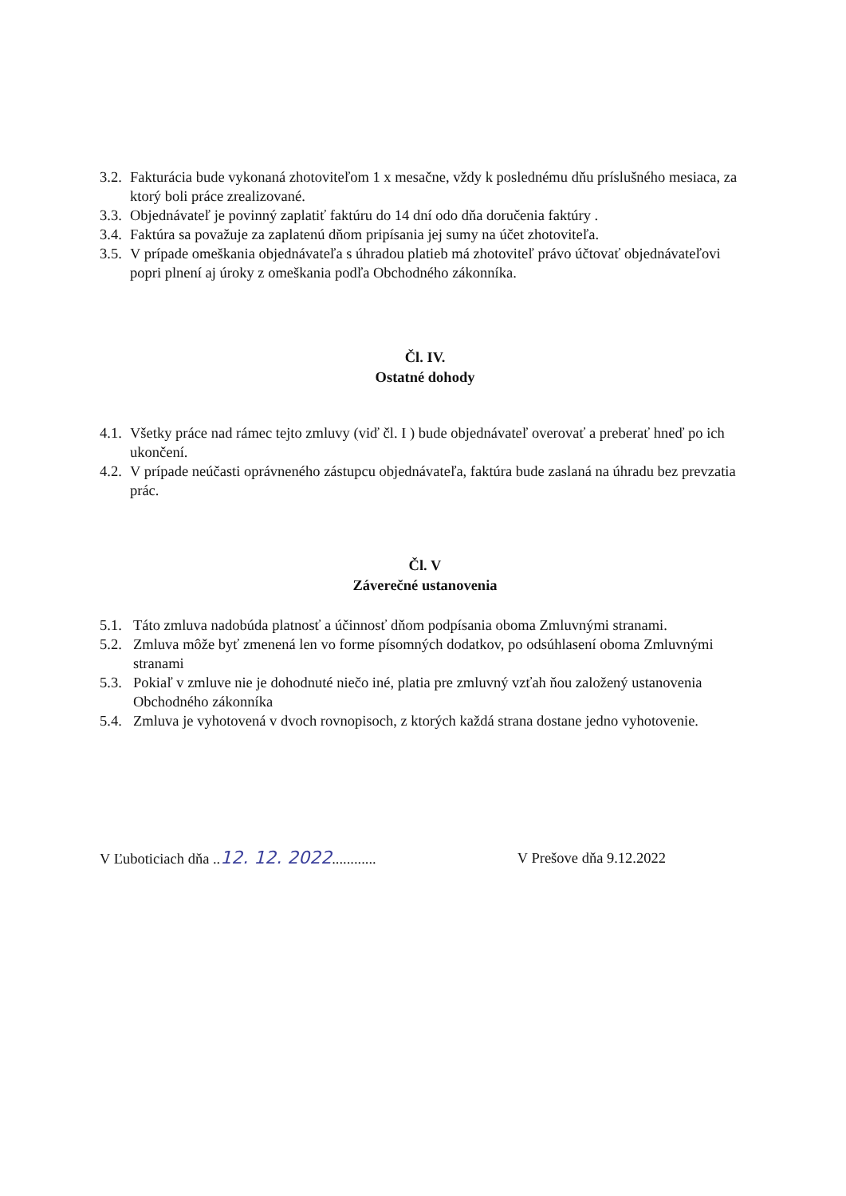3.2. Fakturácia bude vykonaná zhotoviteľom 1 x mesačne, vždy k poslednému dňu príslušného mesiaca, za ktorý boli práce zrealizované.
3.3. Objednávateľ je povinný zaplatiť faktúru do 14 dní odo dňa doručenia faktúry .
3.4. Faktúra sa považuje za zaplatenú dňom pripísania jej sumy na účet zhotoviteľa.
3.5. V prípade omeškania objednávateľa s úhradou platieb má zhotoviteľ právo účtovať objednávateľovi popri plnení aj úroky z omeškania podľa Obchodného zákonníka.
Čl. IV.
Ostatné dohody
4.1. Všetky práce nad rámec tejto zmluvy (viď čl. I ) bude objednávateľ overovať a preberať hneď po ich ukončení.
4.2. V prípade neúčasti oprávneného zástupcu objednávateľa, faktúra bude zaslaná na úhradu bez prevzatia prác.
Čl. V
Záverečné ustanovenia
5.1. Táto zmluva nadobúda platnosť a účinnosť dňom podpísania oboma Zmluvnými stranami.
5.2. Zmluva môže byť zmenená len vo forme písomných dodatkov, po odsúhlasení oboma Zmluvnými stranami
5.3. Pokiaľ v zmluve nie je dohodnuté niečo iné, platia pre zmluvný vzťah ňou založený ustanovenia Obchodného zákonníka
5.4. Zmluva je vyhotovená v dvoch rovnopisoch, z ktorých každá strana dostane jedno vyhotovenie.
V Ľuboticiach dňa ..12. 12. 2022............ V Prešove dňa 9.12.2022